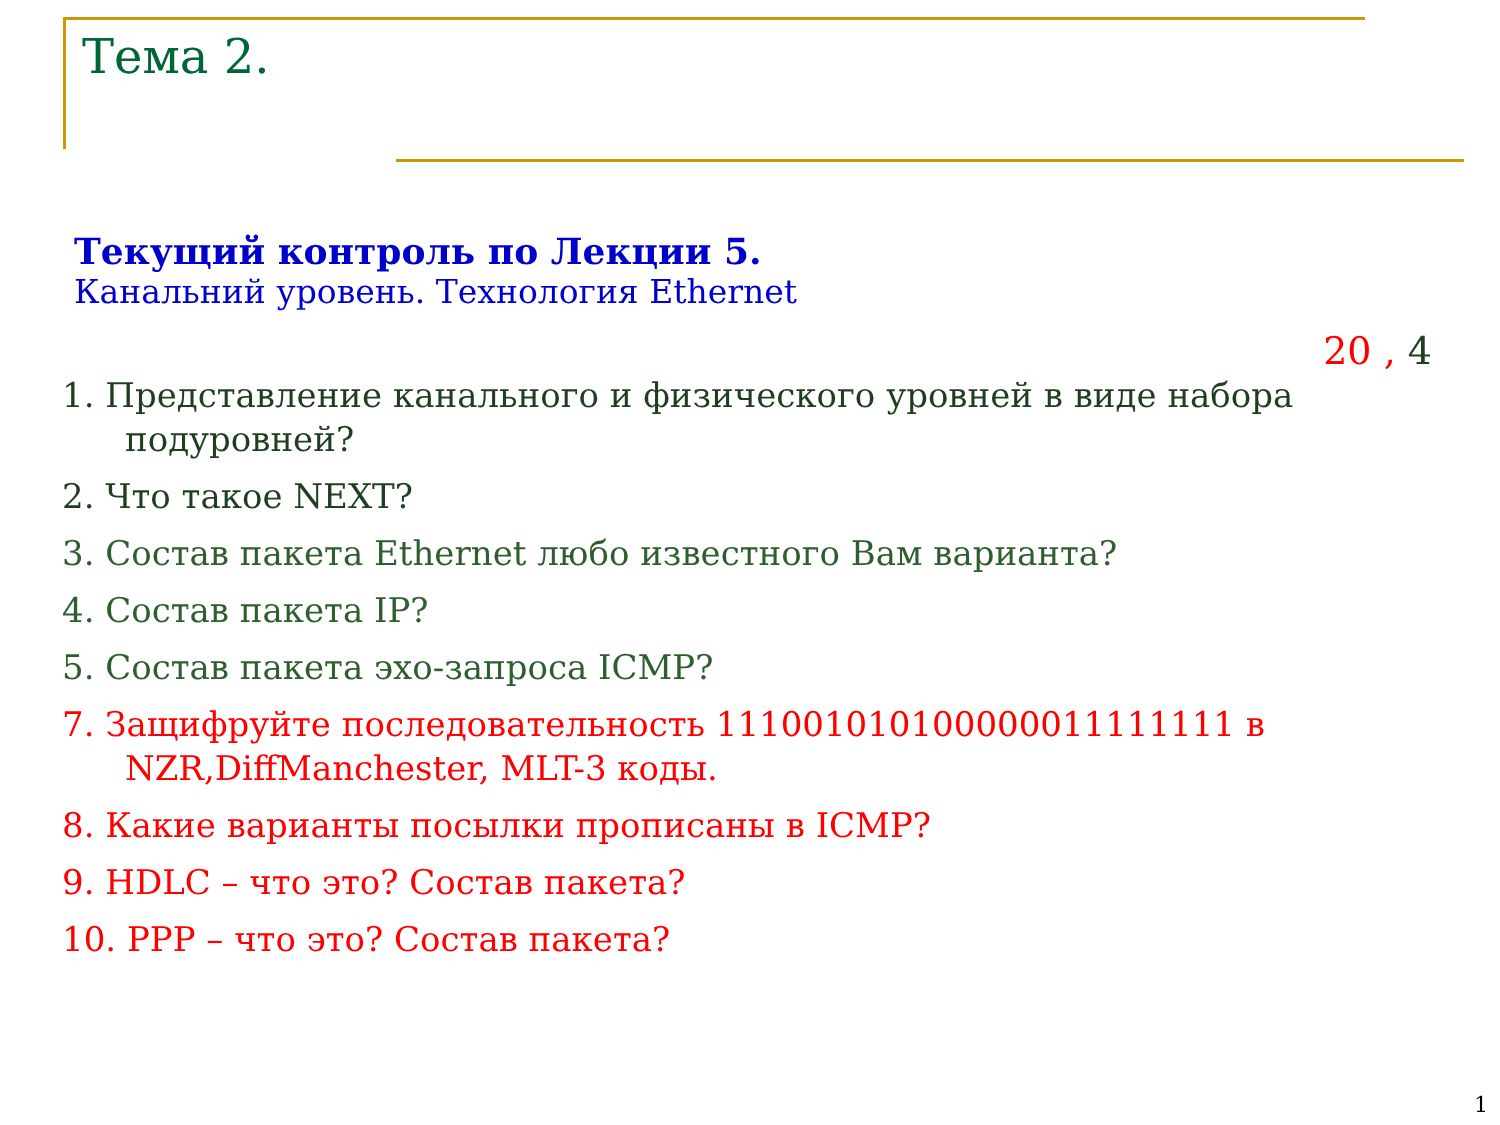Тема 2.
Текущий контроль по Лекции 5.
Канальний уровень. Технология Ethernet
20 , 4
1. Представление канального и физического уровней в виде набора подуровней?
2. Что такое NEXT?
3. Состав пакета Ethernet любо известного Вам варианта?
4. Состав пакета IP?
5. Состав пакета эхо-запроса ICMP?
7. Защифруйте последовательность 111001010100000011111111 в NZR,DiffManchester, MLT-3 коды.
8. Какие варианты посылки прописаны в ICMP?
9. HDLC – что это? Состав пакета?
10. PPP – что это? Состав пакета?
1